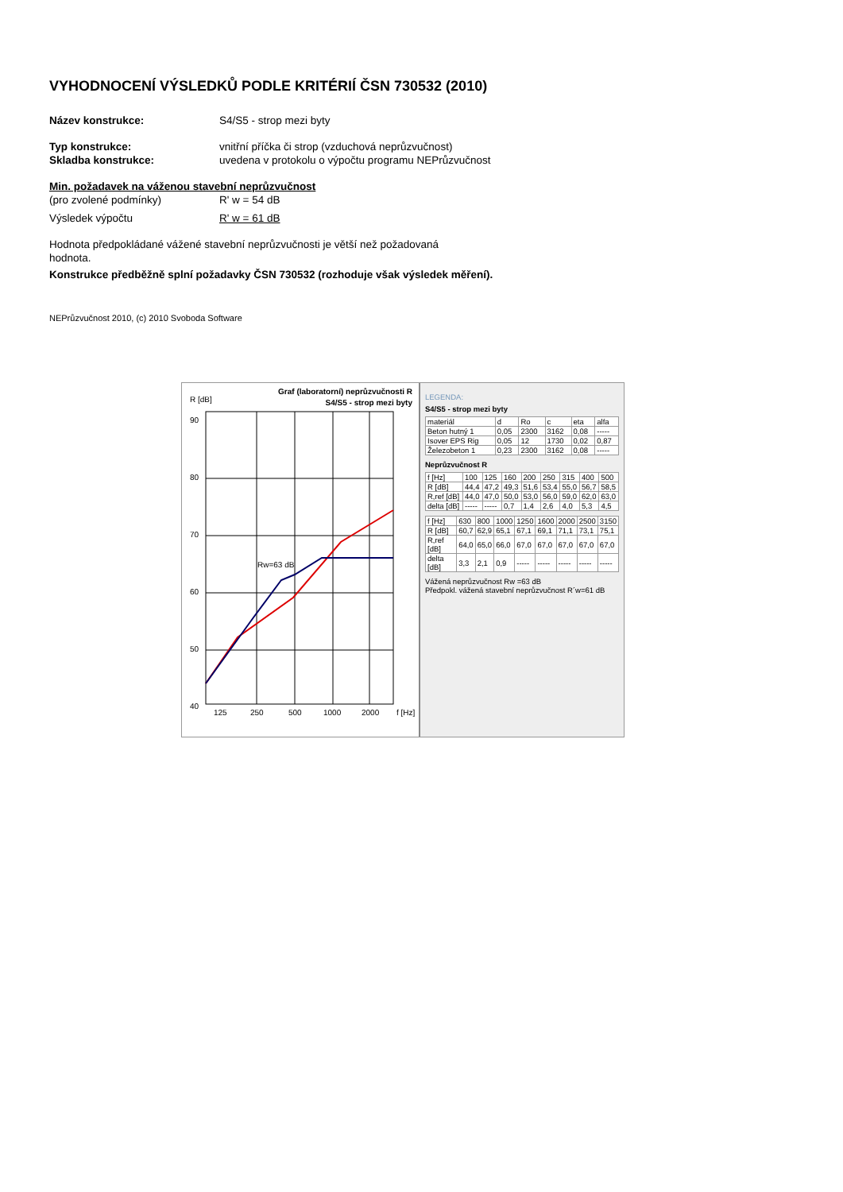VYHODNOCENÍ VÝSLEDKŮ PODLE KRITÉRIÍ ČSN 730532 (2010)
Název konstrukce: S4/S5 - strop mezi byty
Typ konstrukce: vnitřní příčka či strop (vzduchová neprůzvučnost)
Skladba konstrukce: uvedena v protokolu o výpočtu programu NEPrůzvučnost
Min. požadavek na váženou stavební neprůzvučnost
(pro zvolené podmínky) R' w = 54 dB
Výsledek výpočtu R' w = 61 dB
Hodnota předpokládané vážené stavební neprůzvučnosti je větší než požadovaná
hodnota.
Konstrukce předběžně splní požadavky ČSN 730532 (rozhoduje však výsledek měření).
NEPrůzvučnost 2010, (c) 2010 Svoboda Software
R [dB]
Graf (laboratorní) neprůzvučnosti R
S4/S5 - strop mezi byty
90
80
70
60
50
40
125
250
500
1000
2000
f [Hz]
Rw=63 dB
LEGENDA:
S4/S5 - strop mezi byty
| materiál | d | Ro | c | eta | alfa |
| --- | --- | --- | --- | --- | --- |
| Beton hutný 1 | 0,05 | 2300 | 3162 | 0,08 | ----- |
| Isover EPS Rig | 0,05 | 12 | 1730 | 0,02 | 0,87 |
| Železobeton 1 | 0,23 | 2300 | 3162 | 0,08 | ----- |
Neprůzvučnost R
| f [Hz] | 100 | 125 | 160 | 200 | 250 | 315 | 400 | 500 |
| R [dB] | 44,4 | 47,2 | 49,3 | 51,6 | 53,4 | 55,0 | 56,7 | 58,5 |
| R,ref [dB] | 44,0 | 47,0 | 50,0 | 53,0 | 56,0 | 59,0 | 62,0 | 63,0 |
| delta [dB] | ----- | ----- | 0,7 | 1,4 | 2,6 | 4,0 | 5,3 | 4,5 |
| f [Hz] | 630 | 800 | 1000 | 1250 | 1600 | 2000 | 2500 | 3150 |
| R [dB] | 60,7 | 62,9 | 65,1 | 67,1 | 69,1 | 71,1 | 73,1 | 75,1 |
| R,ref [dB] | 64,0 | 65,0 | 66,0 | 67,0 | 67,0 | 67,0 | 67,0 | 67,0 |
| delta [dB] | 3,3 | 2,1 | 0,9 | ----- | ----- | ----- | ----- | ----- |
Vážená neprůzvučnost Rw =63 dB
Předpokl. vážená stavební neprůzvučnost R´w=61 dB